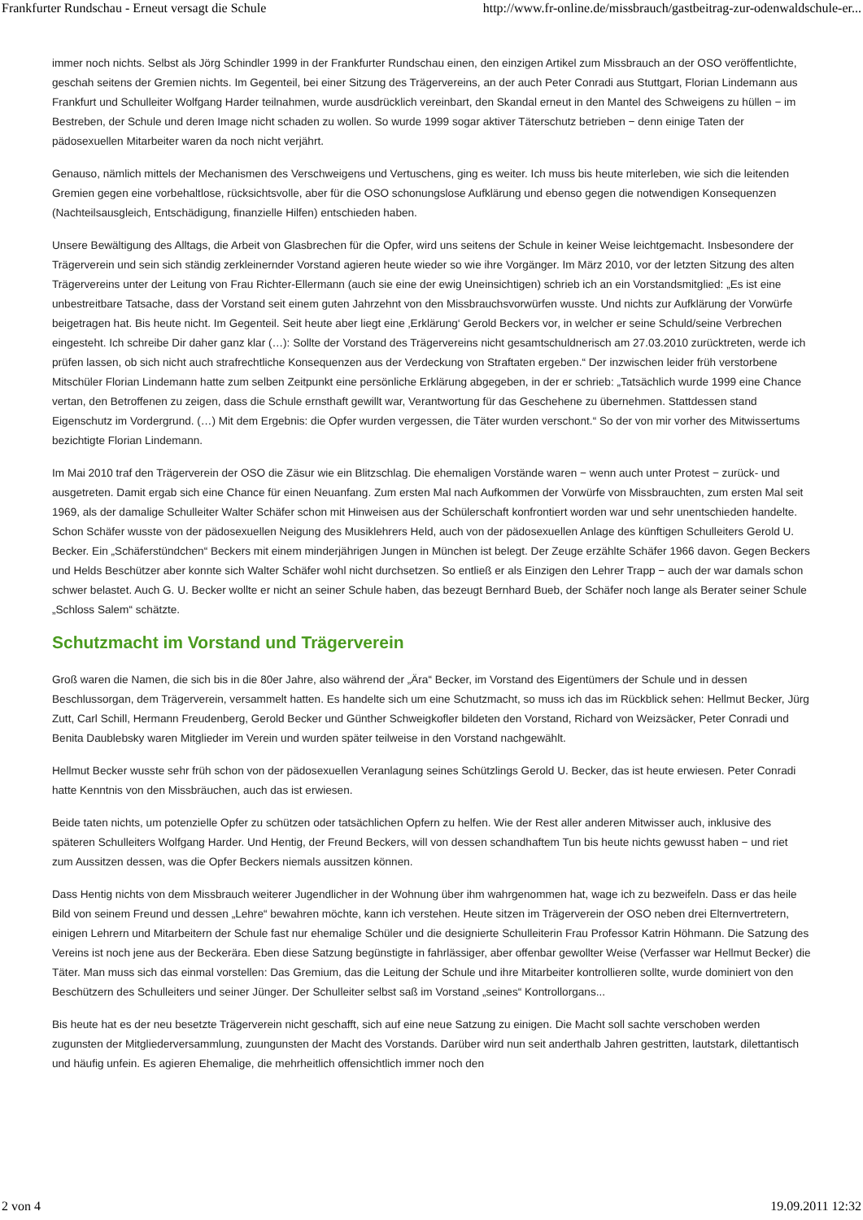Frankfurter Rundschau - Erneut versagt die Schule http://www.fr-online.de/missbrauch/gastbeitrag-zur-odenwaldschule-er...
immer noch nichts. Selbst als Jörg Schindler 1999 in der Frankfurter Rundschau einen, den einzigen Artikel zum Missbrauch an der OSO veröffentlichte, geschah seitens der Gremien nichts. Im Gegenteil, bei einer Sitzung des Trägervereins, an der auch Peter Conradi aus Stuttgart, Florian Lindemann aus Frankfurt und Schulleiter Wolfgang Harder teilnahmen, wurde ausdrücklich vereinbart, den Skandal erneut in den Mantel des Schweigens zu hüllen − im Bestreben, der Schule und deren Image nicht schaden zu wollen. So wurde 1999 sogar aktiver Täterschutz betrieben − denn einige Taten der pädosexuellen Mitarbeiter waren da noch nicht verjährt.
Genauso, nämlich mittels der Mechanismen des Verschweigens und Vertuschens, ging es weiter. Ich muss bis heute miterleben, wie sich die leitenden Gremien gegen eine vorbehaltlose, rücksichtsvolle, aber für die OSO schonungslose Aufklärung und ebenso gegen die notwendigen Konsequenzen (Nachteilsausgleich, Entschädigung, finanzielle Hilfen) entschieden haben.
Unsere Bewältigung des Alltags, die Arbeit von Glasbrechen für die Opfer, wird uns seitens der Schule in keiner Weise leichtgemacht. Insbesondere der Trägerverein und sein sich ständig zerkleinernder Vorstand agieren heute wieder so wie ihre Vorgänger. Im März 2010, vor der letzten Sitzung des alten Trägervereins unter der Leitung von Frau Richter-Ellermann (auch sie eine der ewig Uneinsichtigen) schrieb ich an ein Vorstandsmitglied: „Es ist eine unbestreitbare Tatsache, dass der Vorstand seit einem guten Jahrzehnt von den Missbrauchsvorwürfen wusste. Und nichts zur Aufklärung der Vorwürfe beigetragen hat. Bis heute nicht. Im Gegenteil. Seit heute aber liegt eine ‚Erklärung‘ Gerold Beckers vor, in welcher er seine Schuld/seine Verbrechen eingesteht. Ich schreibe Dir daher ganz klar (…): Sollte der Vorstand des Trägervereins nicht gesamtschuldnerisch am 27.03.2010 zurücktreten, werde ich prüfen lassen, ob sich nicht auch strafrechtliche Konsequenzen aus der Verdeckung von Straftaten ergeben.“ Der inzwischen leider früh verstorbene Mitschüler Florian Lindemann hatte zum selben Zeitpunkt eine persönliche Erklärung abgegeben, in der er schrieb: „Tatsächlich wurde 1999 eine Chance vertan, den Betroffenen zu zeigen, dass die Schule ernsthaft gewillt war, Verantwortung für das Geschehene zu übernehmen. Stattdessen stand Eigenschutz im Vordergrund. (…) Mit dem Ergebnis: die Opfer wurden vergessen, die Täter wurden verschont.“ So der von mir vorher des Mitwissertums bezichtigte Florian Lindemann.
Im Mai 2010 traf den Trägerverein der OSO die Zäsur wie ein Blitzschlag. Die ehemaligen Vorstände waren − wenn auch unter Protest − zurück- und ausgetreten. Damit ergab sich eine Chance für einen Neuanfang. Zum ersten Mal nach Aufkommen der Vorwürfe von Missbrauchten, zum ersten Mal seit 1969, als der damalige Schulleiter Walter Schäfer schon mit Hinweisen aus der Schülerschaft konfrontiert worden war und sehr unentschieden handelte. Schon Schäfer wusste von der pädosexuellen Neigung des Musiklehrers Held, auch von der pädosexuellen Anlage des künftigen Schulleiters Gerold U. Becker. Ein „Schäferstündchen“ Beckers mit einem minderjährigen Jungen in München ist belegt. Der Zeuge erzählte Schäfer 1966 davon. Gegen Beckers und Helds Beschützer aber konnte sich Walter Schäfer wohl nicht durchsetzen. So entließ er als Einzigen den Lehrer Trapp − auch der war damals schon schwer belastet. Auch G. U. Becker wollte er nicht an seiner Schule haben, das bezeugt Bernhard Bueb, der Schäfer noch lange als Berater seiner Schule „Schloss Salem“ schätzte.
Schutzmacht im Vorstand und Trägerverein
Groß waren die Namen, die sich bis in die 80er Jahre, also während der „Ära“ Becker, im Vorstand des Eigentümers der Schule und in dessen Beschlussorgan, dem Trägerverein, versammelt hatten. Es handelte sich um eine Schutzmacht, so muss ich das im Rückblick sehen: Hellmut Becker, Jürg Zutt, Carl Schill, Hermann Freudenberg, Gerold Becker und Günther Schweigkofler bildeten den Vorstand, Richard von Weizsäcker, Peter Conradi und Benita Daublebsky waren Mitglieder im Verein und wurden später teilweise in den Vorstand nachgewählt.
Hellmut Becker wusste sehr früh schon von der pädosexuellen Veranlagung seines Schützlings Gerold U. Becker, das ist heute erwiesen. Peter Conradi hatte Kenntnis von den Missbräuchen, auch das ist erwiesen.
Beide taten nichts, um potenzielle Opfer zu schützen oder tatsächlichen Opfern zu helfen. Wie der Rest aller anderen Mitwisser auch, inklusive des späteren Schulleiters Wolfgang Harder. Und Hentig, der Freund Beckers, will von dessen schandhaftem Tun bis heute nichts gewusst haben − und riet zum Aussitzen dessen, was die Opfer Beckers niemals aussitzen können.
Dass Hentig nichts von dem Missbrauch weiterer Jugendlicher in der Wohnung über ihm wahrgenommen hat, wage ich zu bezweifeln. Dass er das heile Bild von seinem Freund und dessen „Lehre“ bewahren möchte, kann ich verstehen. Heute sitzen im Trägerverein der OSO neben drei Elternvertretern, einigen Lehrern und Mitarbeitern der Schule fast nur ehemalige Schüler und die designierte Schulleiterin Frau Professor Katrin Höhmann. Die Satzung des Vereins ist noch jene aus der Beckerära. Eben diese Satzung begünstigte in fahrlässiger, aber offenbar gewollter Weise (Verfasser war Hellmut Becker) die Täter. Man muss sich das einmal vorstellen: Das Gremium, das die Leitung der Schule und ihre Mitarbeiter kontrollieren sollte, wurde dominiert von den Beschützern des Schulleiters und seiner Jünger. Der Schulleiter selbst saß im Vorstand „seines“ Kontrollorgans...
Bis heute hat es der neu besetzte Trägerverein nicht geschafft, sich auf eine neue Satzung zu einigen. Die Macht soll sachte verschoben werden zugunsten der Mitgliederversammlung, zuungunsten der Macht des Vorstands. Darüber wird nun seit anderthalb Jahren gestritten, lautstark, dilettantisch und häufig unfein. Es agieren Ehemalige, die mehrheitlich offensichtlich immer noch den
2 von 4 19.09.2011 12:32